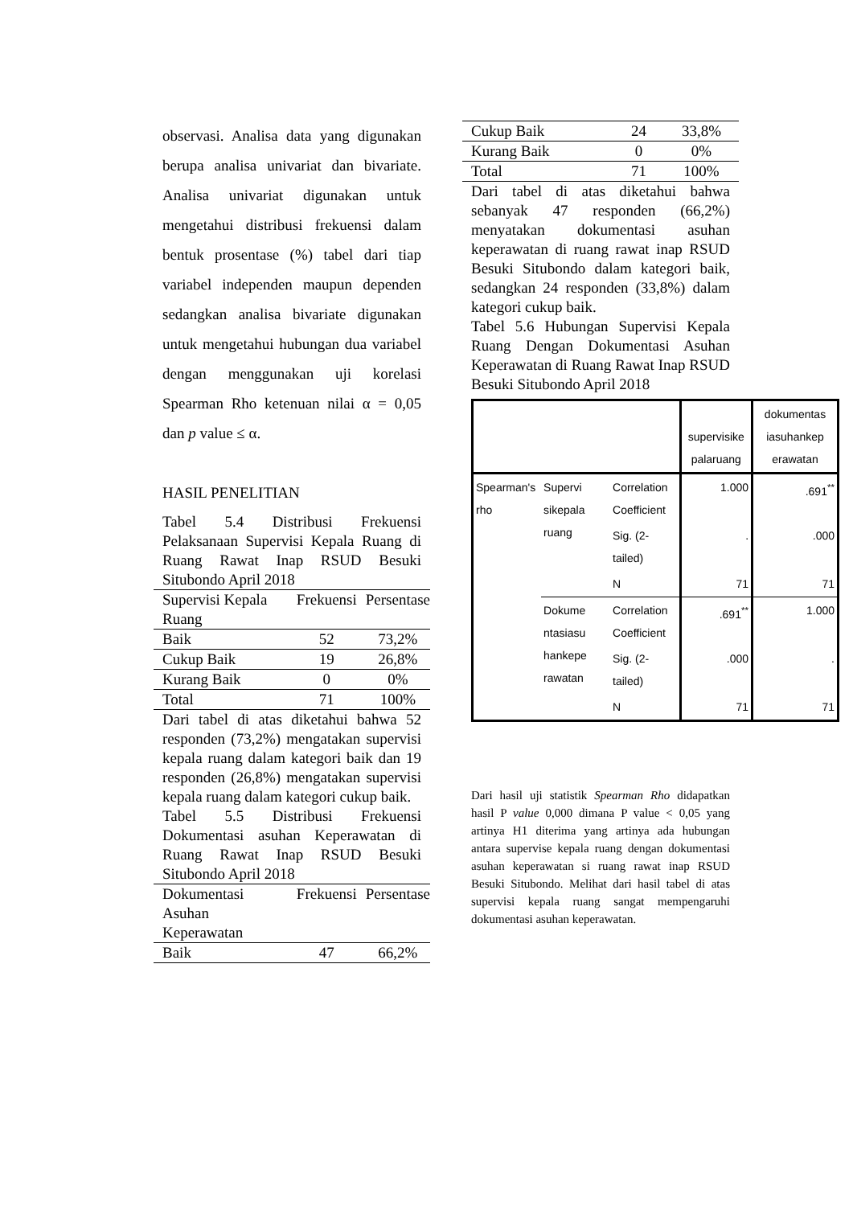observasi. Analisa data yang digunakan berupa analisa univariat dan bivariate. Analisa univariat digunakan untuk mengetahui distribusi frekuensi dalam bentuk prosentase (%) tabel dari tiap variabel independen maupun dependen sedangkan analisa bivariate digunakan untuk mengetahui hubungan dua variabel dengan menggunakan uji korelasi Spearman Rho ketenuan nilai α = 0,05 dan p value ≤ α.
HASIL PENELITIAN
Tabel 5.4 Distribusi Frekuensi Pelaksanaan Supervisi Kepala Ruang di Ruang Rawat Inap RSUD Besuki Situbondo April 2018
| Supervisi Kepala Ruang | Frekuensi | Persentase |
| Baik | 52 | 73,2% |
| Cukup Baik | 19 | 26,8% |
| Kurang Baik | 0 | 0% |
| Total | 71 | 100% |
Dari tabel di atas diketahui bahwa 52 responden (73,2%) mengatakan supervisi kepala ruang dalam kategori baik dan 19 responden (26,8%) mengatakan supervisi kepala ruang dalam kategori cukup baik.
Tabel 5.5 Distribusi Frekuensi Dokumentasi asuhan Keperawatan di Ruang Rawat Inap RSUD Besuki Situbondo April 2018
| Dokumentasi Asuhan Keperawatan | Frekuensi | Persentase |
| Baik | 47 | 66,2% |
| Cukup Baik | 24 | 33,8% |
| Kurang Baik | 0 | 0% |
| Total | 71 | 100% |
Dari tabel di atas diketahui bahwa sebanyak 47 responden (66,2%) menyatakan dokumentasi asuhan keperawatan di ruang rawat inap RSUD Besuki Situbondo dalam kategori baik, sedangkan 24 responden (33,8%) dalam kategori cukup baik.
Tabel 5.6 Hubungan Supervisi Kepala Ruang Dengan Dokumentasi Asuhan Keperawatan di Ruang Rawat Inap RSUD Besuki Situbondo April 2018
| | | | supervisike palaruang | dokumentas iasuhankep erawatan |
| --- | --- | --- | --- | --- |
| Spearman's rho | Supervi sikepala ruang | Correlation Coefficient | 1.000 | .691<sup>**</sup> |
| | | Sig. (2-tailed) | . | .000 |
| | | N | 71 | 71 |
| | Dokume ntasiasu hankepe rawatan | Correlation Coefficient | .691<sup>**</sup> | 1.000 |
| | | Sig. (2-tailed) | .000 | . |
| | | N | 71 | 71 |
Dari hasil uji statistik Spearman Rho didapatkan hasil P value 0,000 dimana P value < 0,05 yang artinya H1 diterima yang artinya ada hubungan antara supervise kepala ruang dengan dokumentasi asuhan keperawatan si ruang rawat inap RSUD Besuki Situbondo. Melihat dari hasil tabel di atas supervisi kepala ruang sangat mempengaruhi dokumentasi asuhan keperawatan.